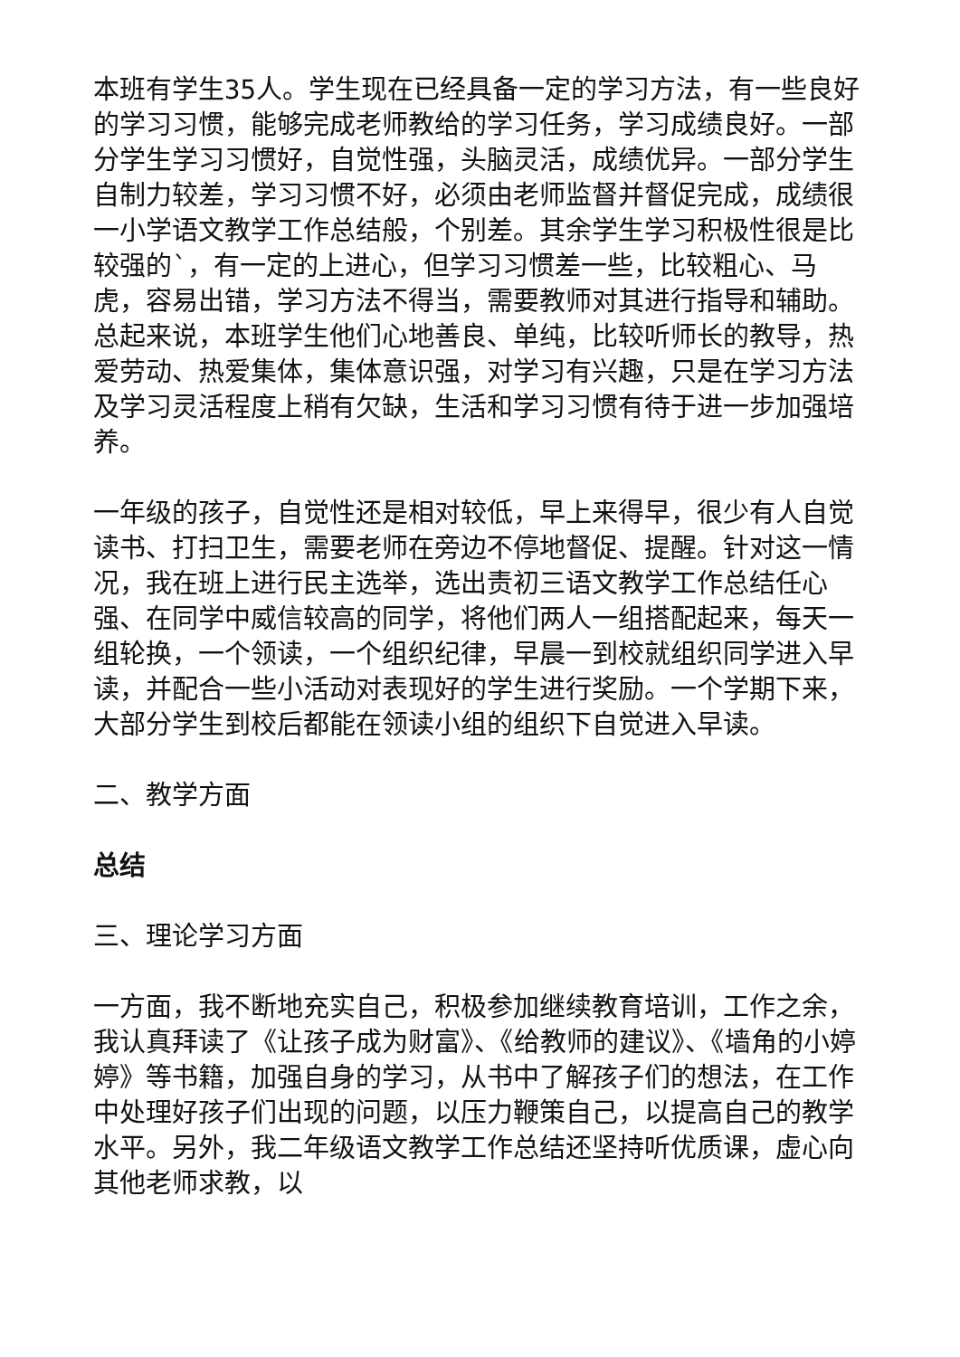本班有学生35人。学生现在已经具备一定的学习方法，有一些良好的学习习惯，能够完成老师教给的学习任务，学习成绩良好。一部分学生学习习惯好，自觉性强，头脑灵活，成绩优异。一部分学生自制力较差，学习习惯不好，必须由老师监督并督促完成，成绩很一小学语文教学工作总结般，个别差。其余学生学习积极性很是比较强的`，有一定的上进心，但学习习惯差一些，比较粗心、马虎，容易出错，学习方法不得当，需要教师对其进行指导和辅助。总起来说，本班学生他们心地善良、单纯，比较听师长的教导，热爱劳动、热爱集体，集体意识强，对学习有兴趣，只是在学习方法及学习灵活程度上稍有欠缺，生活和学习习惯有待于进一步加强培养。
一年级的孩子，自觉性还是相对较低，早上来得早，很少有人自觉读书、打扫卫生，需要老师在旁边不停地督促、提醒。针对这一情况，我在班上进行民主选举，选出责初三语文教学工作总结任心强、在同学中威信较高的同学，将他们两人一组搭配起来，每天一组轮换，一个领读，一个组织纪律，早晨一到校就组织同学进入早读，并配合一些小活动对表现好的学生进行奖励。一个学期下来，大部分学生到校后都能在领读小组的组织下自觉进入早读。
二、教学方面
总结
三、理论学习方面
一方面，我不断地充实自己，积极参加继续教育培训，工作之余，我认真拜读了《让孩子成为财富》、《给教师的建议》、《墙角的小婷婷》等书籍，加强自身的学习，从书中了解孩子们的想法，在工作中处理好孩子们出现的问题，以压力鞭策自己，以提高自己的教学水平。另外，我二年级语文教学工作总结还坚持听优质课，虚心向其他老师求教，以